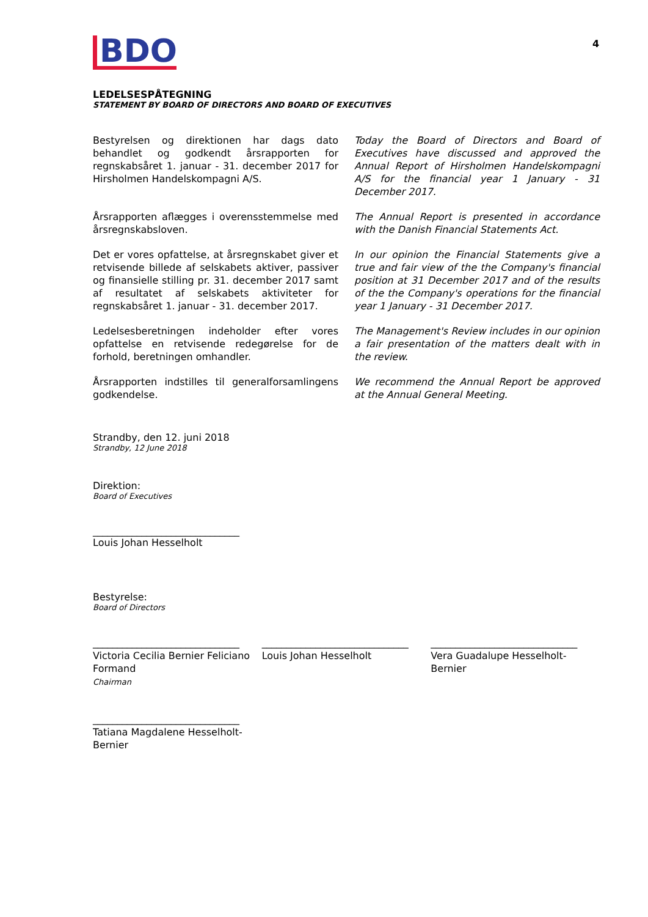BDO 4
LEDELSESPÅTEGNING
STATEMENT BY BOARD OF DIRECTORS AND BOARD OF EXECUTIVES
Bestyrelsen og direktionen har dags dato behandlet og godkendt årsrapporten for regnskabsåret 1. januar - 31. december 2017 for Hirsholmen Handelskompagni A/S.
Today the Board of Directors and Board of Executives have discussed and approved the Annual Report of Hirsholmen Handelskompagni A/S for the financial year 1 January - 31 December 2017.
Årsrapporten aflægges i overensstemmelse med årsregnskabsloven.
The Annual Report is presented in accordance with the Danish Financial Statements Act.
Det er vores opfattelse, at årsregnskabet giver et retvisende billede af selskabets aktiver, passiver og finansielle stilling pr. 31. december 2017 samt af resultatet af selskabets aktiviteter for regnskabsåret 1. januar - 31. december 2017.
In our opinion the Financial Statements give a true and fair view of the the Company's financial position at 31 December 2017 and of the results of the the Company's operations for the financial year 1 January - 31 December 2017.
Ledelsesberetningen indeholder efter vores opfattelse en retvisende redegørelse for de forhold, beretningen omhandler.
The Management's Review includes in our opinion a fair presentation of the matters dealt with in the review.
Årsrapporten indstilles til generalforsamlingens godkendelse.
We recommend the Annual Report be approved at the Annual General Meeting.
Strandby, den 12. juni 2018
Strandby, 12 June 2018
Direktion:
Board of Executives
______________________________
Louis Johan Hesselholt
Bestyrelse:
Board of Directors
______________________________
Victoria Cecilia Bernier Feliciano
Formand
Chairman
______________________________
Louis Johan Hesselholt
______________________________
Vera Guadalupe Hesselholt-
Bernier
______________________________
Tatiana Magdalene Hesselholt-
Bernier